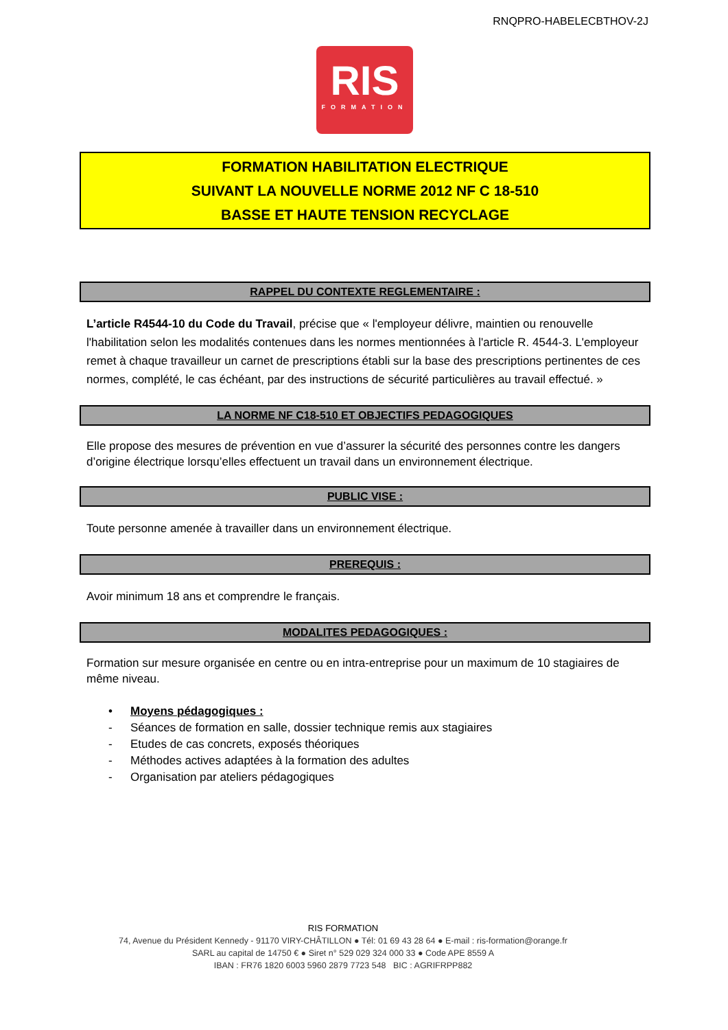RNQPRO-HABELECBTHOV-2J
RIS
FORMATION
FORMATION HABILITATION ELECTRIQUE
SUIVANT LA NOUVELLE NORME 2012 NF C 18-510
BASSE ET HAUTE TENSION RECYCLAGE
RAPPEL DU CONTEXTE REGLEMENTAIRE :
L’article R4544-10 du Code du Travail, précise que « l'employeur délivre, maintien ou renouvelle l'habilitation selon les modalités contenues dans les normes mentionnées à l'article R. 4544-3. L'employeur remet à chaque travailleur un carnet de prescriptions établi sur la base des prescriptions pertinentes de ces normes, complété, le cas échéant, par des instructions de sécurité particulières au travail effectué. »
LA NORME NF C18-510 ET OBJECTIFS PEDAGOGIQUES
Elle propose des mesures de prévention en vue d’assurer la sécurité des personnes contre les dangers d’origine électrique lorsqu’elles effectuent un travail dans un environnement électrique.
PUBLIC VISE :
Toute personne amenée à travailler dans un environnement électrique.
PREREQUIS :
Avoir minimum 18 ans et comprendre le français.
MODALITES PEDAGOGIQUES :
Formation sur mesure organisée en centre ou en intra-entreprise pour un maximum de 10 stagiaires de même niveau.
• Moyens pédagogiques :
- Séances de formation en salle, dossier technique remis aux stagiaires
- Etudes de cas concrets, exposés théoriques
- Méthodes actives adaptées à la formation des adultes
- Organisation par ateliers pédagogiques
RIS FORMATION
74, Avenue du Président Kennedy - 91170 VIRY-CHÂTILLON ● Tél: 01 69 43 28 64 ● E-mail : ris-formation@orange.fr
SARL au capital de 14750 € ● Siret n° 529 029 324 000 33 ● Code APE 8559 A
IBAN : FR76 1820 6003 5960 2879 7723 548 BIC : AGRIFRPP882